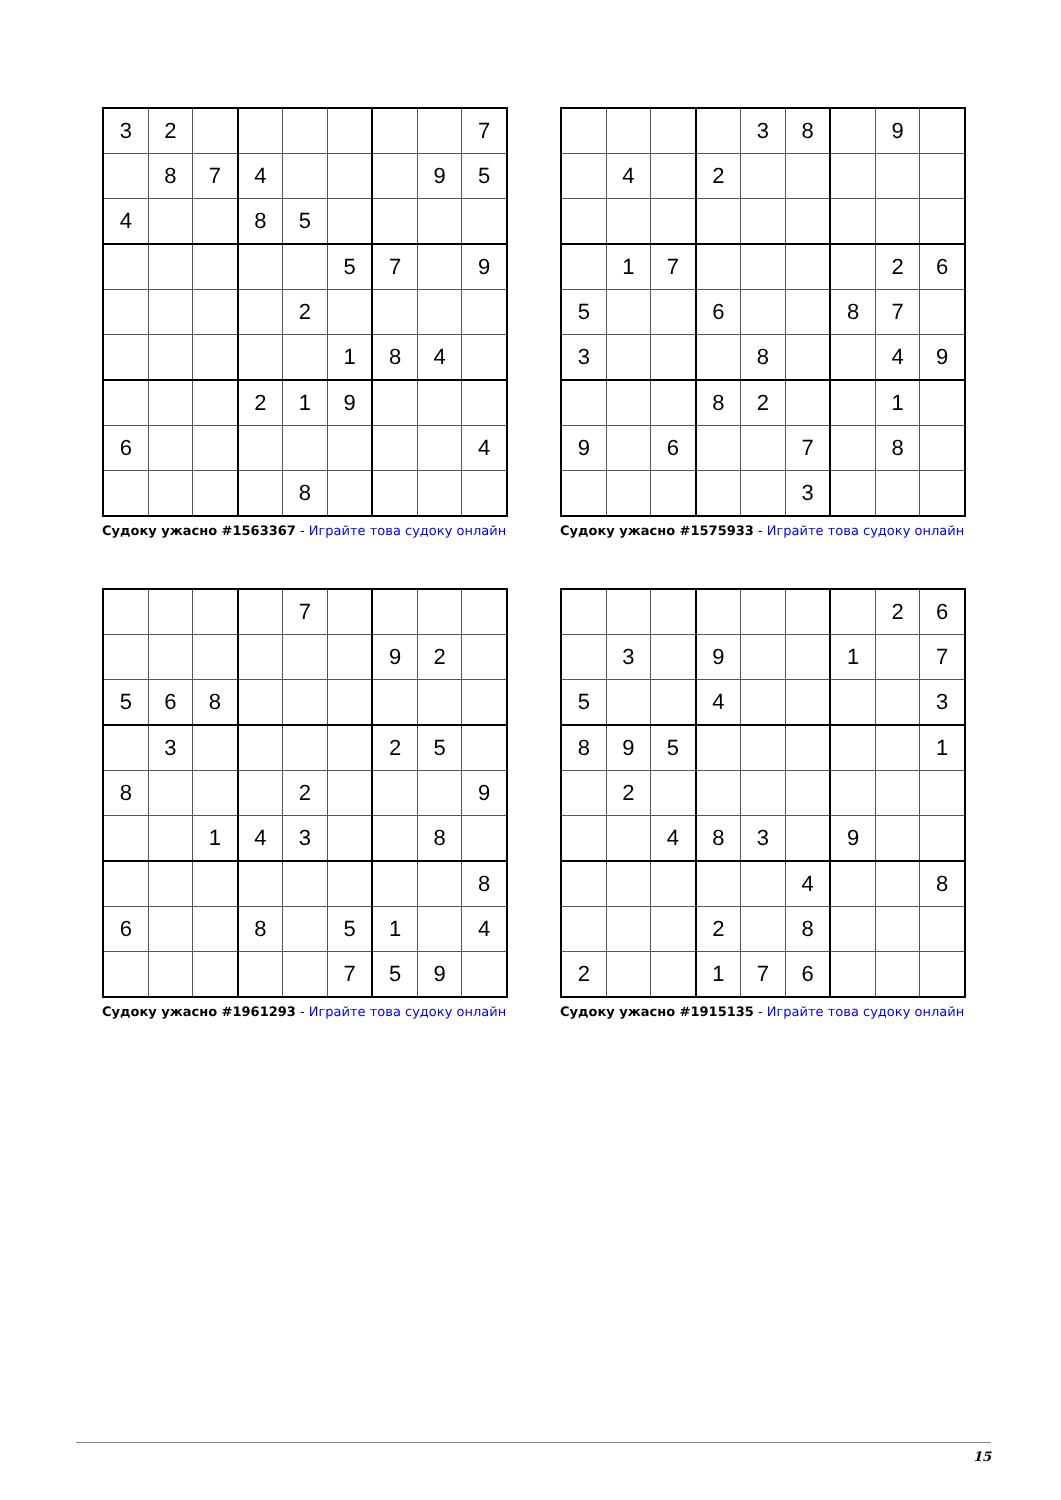| 3 | 2 | | | | | | | 7 |
| | 8 | 7 | 4 | | | | 9 | 5 |
| 4 | | | 8 | 5 | | | | |
| | | | | | 5 | 7 | | 9 |
| | | | | 2 | | | | |
| | | | | | 1 | 8 | 4 | |
| | | | 2 | 1 | 9 | | | |
| 6 | | | | | | | | 4 |
| | | | | 8 | | | | |
Судоку ужасно #1563367 - Играйте това судоку онлайн
| | | | | 3 | 8 | | 9 | |
| | 4 | | 2 | | | | | |
| | 1 | 7 | | | | | 2 | 6 |
| 5 | | | 6 | | | 8 | 7 | |
| 3 | | | | 8 | | | 4 | 9 |
| | | | 8 | 2 | | | 1 | |
| 9 | | 6 | | | 7 | | 8 | |
| | | | | | 3 | | | |
Судоку ужасно #1575933 - Играйте това судоку онлайн
| | | | | 7 | | | | |
| | | | | | | 9 | 2 | |
| 5 | 6 | 8 | | | | | | |
| | 3 | | | | | 2 | 5 | |
| 8 | | | | 2 | | | | 9 |
| | | 1 | 4 | 3 | | | 8 | |
| | | | | | | | | 8 |
| 6 | | | 8 | | 5 | 1 | | 4 |
| | | | | | 7 | 5 | 9 | |
Судоку ужасно #1961293 - Играйте това судоку онлайн
| | | | | | | | 2 | 6 |
| | 3 | | 9 | | | 1 | | 7 |
| 5 | | | 4 | | | | | 3 |
| 8 | 9 | 5 | | | | | | 1 |
| | 2 | | | | | | | |
| | | 4 | 8 | 3 | | 9 | | |
| | | | | | 4 | | | 8 |
| | | | 2 | | 8 | | | |
| 2 | | | 1 | 7 | 6 | | | |
Судоку ужасно #1915135 - Играйте това судоку онлайн
15